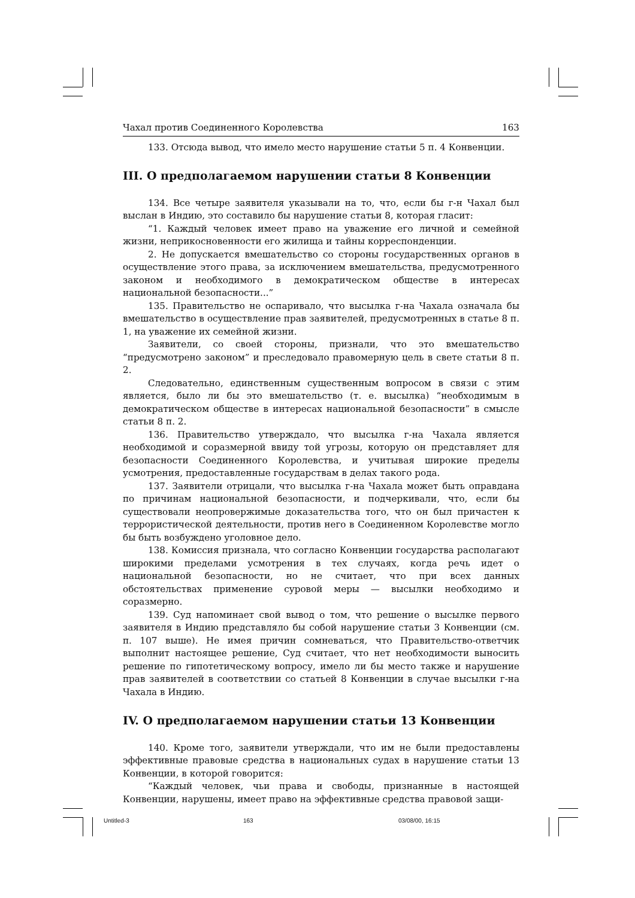Чахал против Соединенного Королевства 163
133. Отсюда вывод, что имело место нарушение статьи 5 п. 4 Конвенции.
III. О предполагаемом нарушении статьи 8 Конвенции
134. Все четыре заявителя указывали на то, что, если бы г-н Чахал был выслан в Индию, это составило бы нарушение статьи 8, которая гласит:
“1. Каждый человек имеет право на уважение его личной и семейной жизни, неприкосновенности его жилища и тайны корреспонденции.
2. Не допускается вмешательство со стороны государственных органов в осуществление этого права, за исключением вмешательства, предусмотренного законом и необходимого в демократическом обществе в интересах национальной безопасности...”
135. Правительство не оспаривало, что высылка г-на Чахала означала бы вмешательство в осуществление прав заявителей, предусмотренных в статье 8 п. 1, на уважение их семейной жизни.
Заявители, со своей стороны, признали, что это вмешательство “предусмотрено законом” и преследовало правомерную цель в свете статьи 8 п. 2.
Следовательно, единственным существенным вопросом в связи с этим является, было ли бы это вмешательство (т. е. высылка) “необходимым в демократическом обществе в интересах национальной безопасности” в смысле статьи 8 п. 2.
136. Правительство утверждало, что высылка г-на Чахала является необходимой и соразмерной ввиду той угрозы, которую он представляет для безопасности Соединенного Королевства, и учитывая широкие пределы усмотрения, предоставленные государствам в делах такого рода.
137. Заявители отрицали, что высылка г-на Чахала может быть оправдана по причинам национальной безопасности, и подчеркивали, что, если бы существовали неопровержимые доказательства того, что он был причастен к террористической деятельности, против него в Соединенном Королевстве могло бы быть возбуждено уголовное дело.
138. Комиссия признала, что согласно Конвенции государства располагают широкими пределами усмотрения в тех случаях, когда речь идет о национальной безопасности, но не считает, что при всех данных обстоятельствах применение суровой меры — высылки необходимо и соразмерно.
139. Суд напоминает свой вывод о том, что решение о высылке первого заявителя в Индию представляло бы собой нарушение статьи 3 Конвенции (см. п. 107 выше). Не имея причин сомневаться, что Правительство-ответчик выполнит настоящее решение, Суд считает, что нет необходимости выносить решение по гипотетическому вопросу, имело ли бы место также и нарушение прав заявителей в соответствии со статьей 8 Конвенции в случае высылки г-на Чахала в Индию.
IV. О предполагаемом нарушении статьи 13 Конвенции
140. Кроме того, заявители утверждали, что им не были предоставлены эффективные правовые средства в национальных судах в нарушение статьи 13 Конвенции, в которой говорится:
“Каждый человек, чьи права и свободы, признанные в настоящей Конвенции, нарушены, имеет право на эффективные средства правовой защи-
Untitled-3 163 03/08/00, 16:15